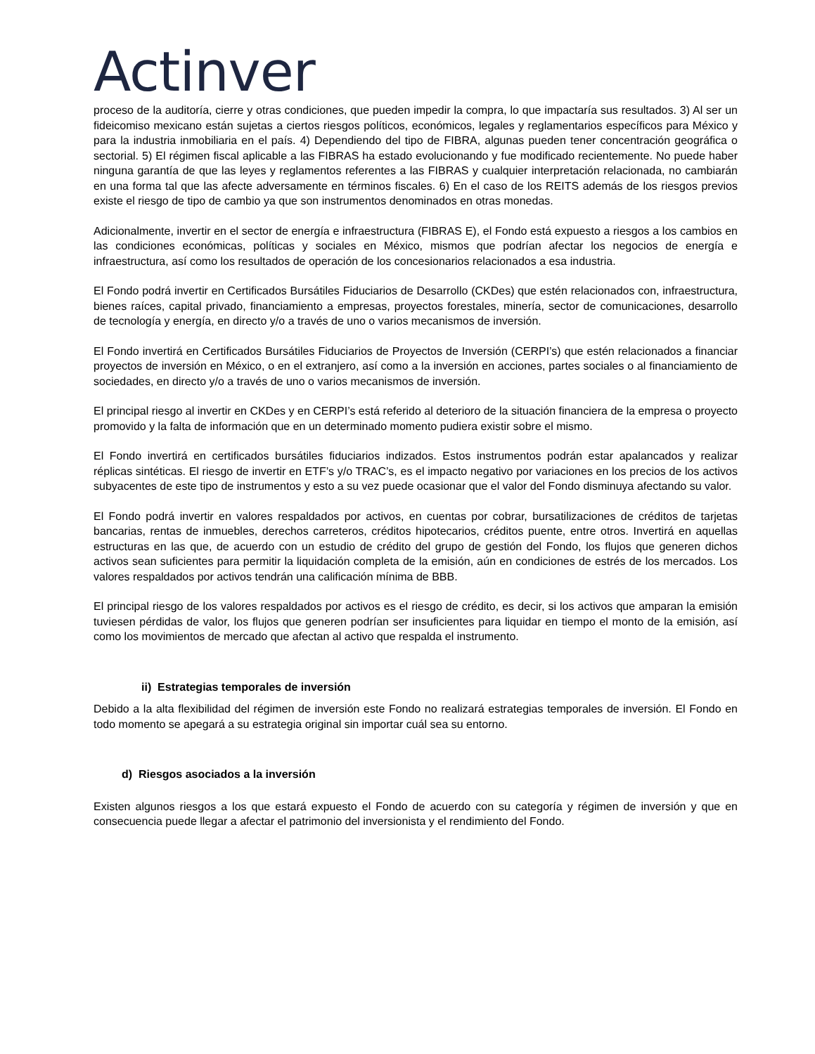Actinver
proceso de la auditoría, cierre y otras condiciones, que pueden impedir la compra, lo que impactaría sus resultados. 3) Al ser un fideicomiso mexicano están sujetas a ciertos riesgos políticos, económicos, legales y reglamentarios específicos para México y para la industria inmobiliaria en el país. 4) Dependiendo del tipo de FIBRA, algunas pueden tener concentración geográfica o sectorial. 5) El régimen fiscal aplicable a las FIBRAS ha estado evolucionando y fue modificado recientemente. No puede haber ninguna garantía de que las leyes y reglamentos referentes a las FIBRAS y cualquier interpretación relacionada, no cambiarán en una forma tal que las afecte adversamente en términos fiscales. 6) En el caso de los REITS además de los riesgos previos existe el riesgo de tipo de cambio ya que son instrumentos denominados en otras monedas.
Adicionalmente, invertir en el sector de energía e infraestructura (FIBRAS E), el Fondo está expuesto a riesgos a los cambios en las condiciones económicas, políticas y sociales en México, mismos que podrían afectar los negocios de energía e infraestructura, así como los resultados de operación de los concesionarios relacionados a esa industria.
El Fondo podrá invertir en Certificados Bursátiles Fiduciarios de Desarrollo (CKDes) que estén relacionados con, infraestructura, bienes raíces, capital privado, financiamiento a empresas, proyectos forestales, minería, sector de comunicaciones, desarrollo de tecnología y energía, en directo y/o a través de uno o varios mecanismos de inversión.
El Fondo invertirá en Certificados Bursátiles Fiduciarios de Proyectos de Inversión (CERPI’s) que estén relacionados a financiar proyectos de inversión en México, o en el extranjero, así como a la inversión en acciones, partes sociales o al financiamiento de sociedades, en directo y/o a través de uno o varios mecanismos de inversión.
El principal riesgo al invertir en CKDes y en CERPI’s está referido al deterioro de la situación financiera de la empresa o proyecto promovido y la falta de información que en un determinado momento pudiera existir sobre el mismo.
El Fondo invertirá en certificados bursátiles fiduciarios indizados. Estos instrumentos podrán estar apalancados y realizar réplicas sintéticas. El riesgo de invertir en ETF’s y/o TRAC’s, es el impacto negativo por variaciones en los precios de los activos subyacentes de este tipo de instrumentos y esto a su vez puede ocasionar que el valor del Fondo disminuya afectando su valor.
El Fondo podrá invertir en valores respaldados por activos, en cuentas por cobrar, bursatilizaciones de créditos de tarjetas bancarias, rentas de inmuebles, derechos carreteros, créditos hipotecarios, créditos puente, entre otros. Invertirá en aquellas estructuras en las que, de acuerdo con un estudio de crédito del grupo de gestión del Fondo, los flujos que generen dichos activos sean suficientes para permitir la liquidación completa de la emisión, aún en condiciones de estrés de los mercados. Los valores respaldados por activos tendrán una calificación mínima de BBB.
El principal riesgo de los valores respaldados por activos es el riesgo de crédito, es decir, si los activos que amparan la emisión tuviesen pérdidas de valor, los flujos que generen podrían ser insuficientes para liquidar en tiempo el monto de la emisión, así como los movimientos de mercado que afectan al activo que respalda el instrumento.
ii) Estrategias temporales de inversión
Debido a la alta flexibilidad del régimen de inversión este Fondo no realizará estrategias temporales de inversión. El Fondo en todo momento se apegará a su estrategia original sin importar cuál sea su entorno.
d) Riesgos asociados a la inversión
Existen algunos riesgos a los que estará expuesto el Fondo de acuerdo con su categoría y régimen de inversión y que en consecuencia puede llegar a afectar el patrimonio del inversionista y el rendimiento del Fondo.